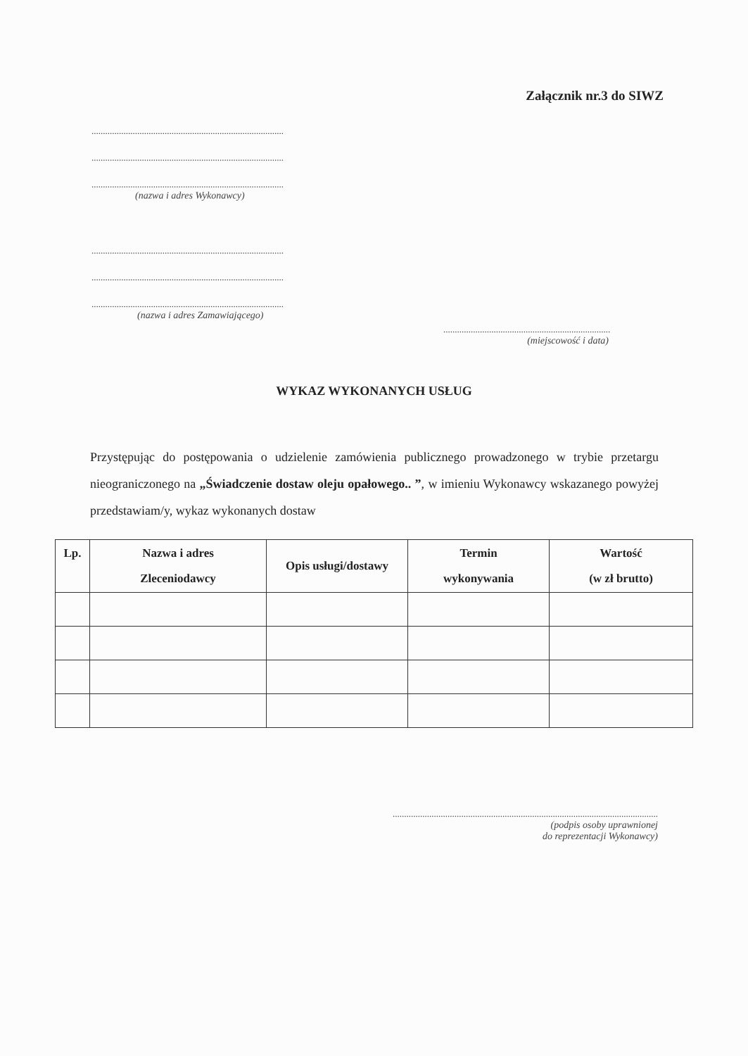Załącznik nr.3 do SIWZ
....................................................................................
....................................................................................
....................................................................................
(nazwa i adres Wykonawcy)
....................................................................................
....................................................................................
....................................................................................
(nazwa i adres Zamawiającego)
.........................................................................
(miejscowość i data)
WYKAZ WYKONANYCH USŁUG
Przystępując do postępowania o udzielenie zamówienia publicznego prowadzonego w trybie przetargu nieograniczonego na „Świadczenie dostaw oleju opałowego.. ”, w imieniu Wykonawcy wskazanego powyżej przedstawiam/y, wykaz wykonanych dostaw
| Lp. | Nazwa i adres Zleceniodawcy | Opis usługi/dostawy | Termin wykonywania | Wartość (w zł brutto) |
| --- | --- | --- | --- | --- |
....................................................................................................................
(podpis osoby uprawnionej
do reprezentacji Wykonawcy)